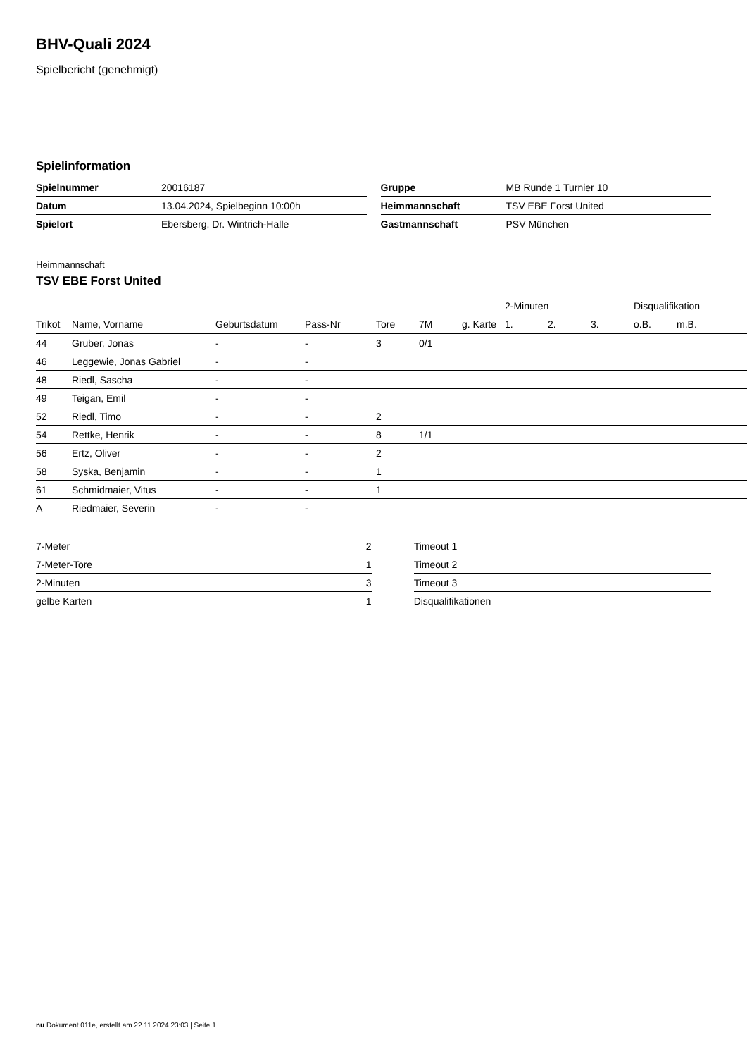BHV-Quali 2024
Spielbericht (genehmigt)
Spielinformation
| Spielnummer | 20016187 |
| Datum | 13.04.2024, Spielbeginn 10:00h |
| Spielort | Ebersberg, Dr. Wintrich-Halle |
| Gruppe | MB Runde 1 Turnier 10 |
| Heimmannschaft | TSV EBE Forst United |
| Gastmannschaft | PSV München |
Heimmannschaft
TSV EBE Forst United
| | | | | | | | 2-Minuten | | | Disqualifikation | |
| --- | --- | --- | --- | --- | --- | --- | --- | --- | --- | --- | --- |
| Trikot | Name, Vorname | Geburtsdatum | Pass-Nr | Tore | 7M | g. Karte | 1. | 2. | 3. | o.B. | m.B. |
| 44 | Gruber, Jonas | - | - | 3 | 0/1 | | | | | | |
| 46 | Leggewie, Jonas Gabriel | - | - | | | | | | | | |
| 48 | Riedl, Sascha | - | - | | | | | | | | |
| 49 | Teigan, Emil | - | - | | | | | | | | |
| 52 | Riedl, Timo | - | - | 2 | | | | | | | |
| 54 | Rettke, Henrik | - | - | 8 | 1/1 | | | | | | |
| 56 | Ertz, Oliver | - | - | 2 | | | | | | | |
| 58 | Syska, Benjamin | - | - | 1 | | | | | | | |
| 61 | Schmidmaier, Vitus | - | - | 1 | | | | | | | |
| A | Riedmaier, Severin | - | - | | | | | | | | |
| 7-Meter | 2 |
| 7-Meter-Tore | 1 |
| 2-Minuten | 3 |
| gelbe Karten | 1 |
| Timeout 1 |
| Timeout 2 |
| Timeout 3 |
| Disqualifikationen |
nu.Dokument 011e, erstellt am 22.11.2024 23:03 | Seite 1